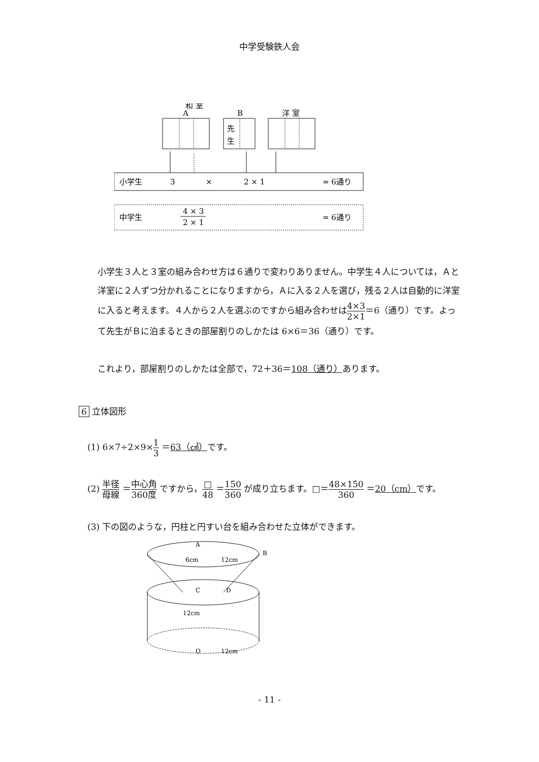中学受験鉄人会
和 室
A
B
洋 室
先
生
小学生
3
×
2 × 1
= 6通り
中学生
4 × 3
2 × 1
= 6通り
小学生３人と３室の組み合わせ方は６通りで変わりありません。中学生４人については，Ａと洋室に２人ずつ分かれることになりますから，Ａに入る２人を選び，残る２人は自動的に洋室に入ると考えます。４人から２人を選ぶのですから組み合わせは4×3 2×1＝6（通り）です。よって先生がＢに泊まるときの部屋割りのしかたは 6×6＝36（通り）です。
これより，部屋割りのしかたは全部で，72＋36＝108（通り）あります。
6 立体図形
(1) 6×7÷2×9×1 3 ＝63（㎤）です。
(2) 半径 母線 ＝中心角 360度 ですから，□ 48 ＝150 360 が成り立ちます。□＝48×150 360 ＝20（cm）です。
(3) 下の図のような，円柱と円すい台を組み合わせた立体ができます。
A
B
C
D
O
6cm
12cm
12cm
12cm
- 11 -